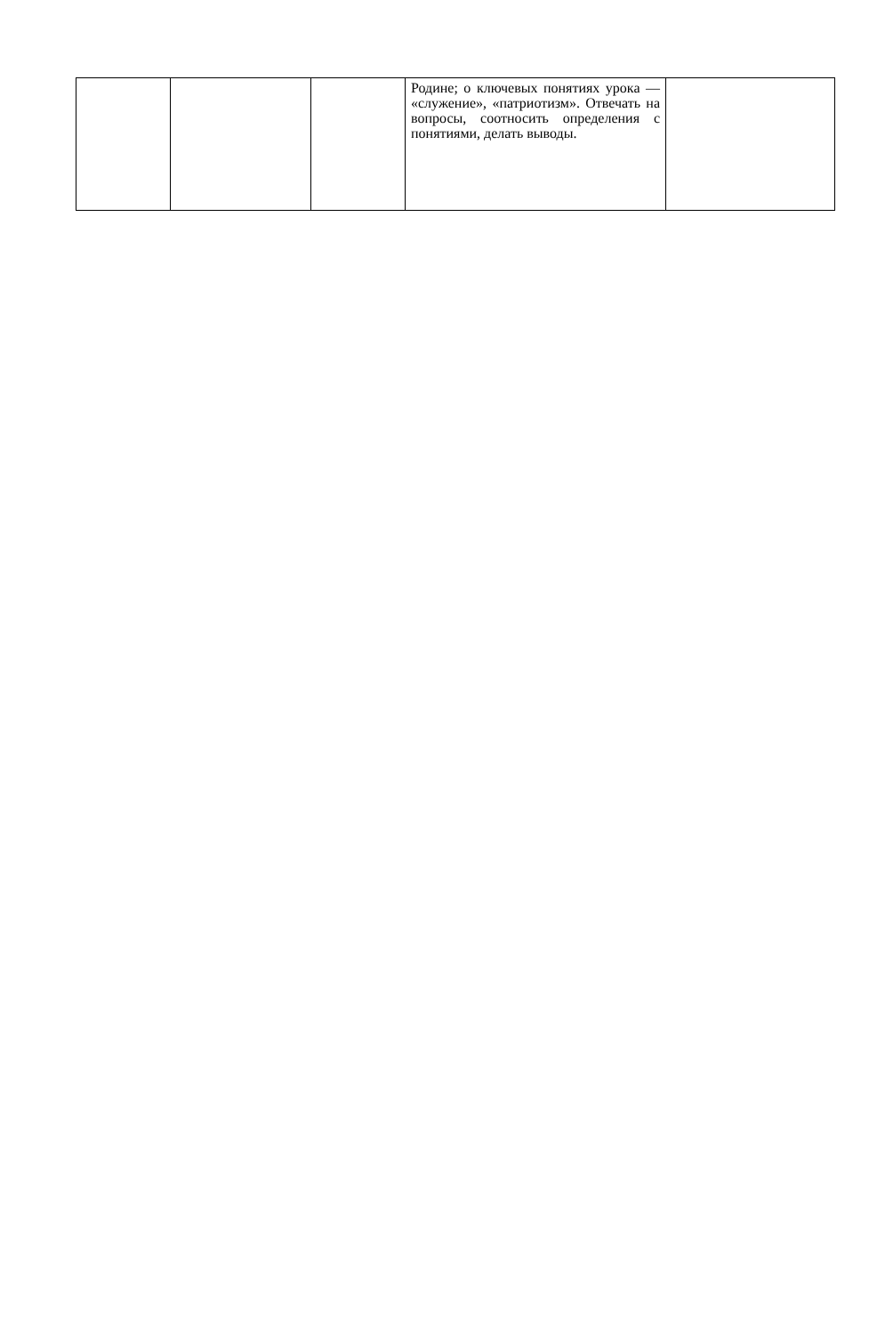| | | | Родине; о ключевых понятиях урока — «служение», «патриотизм». Отвечать на вопросы, соотносить определения с понятиями, делать выводы. | |